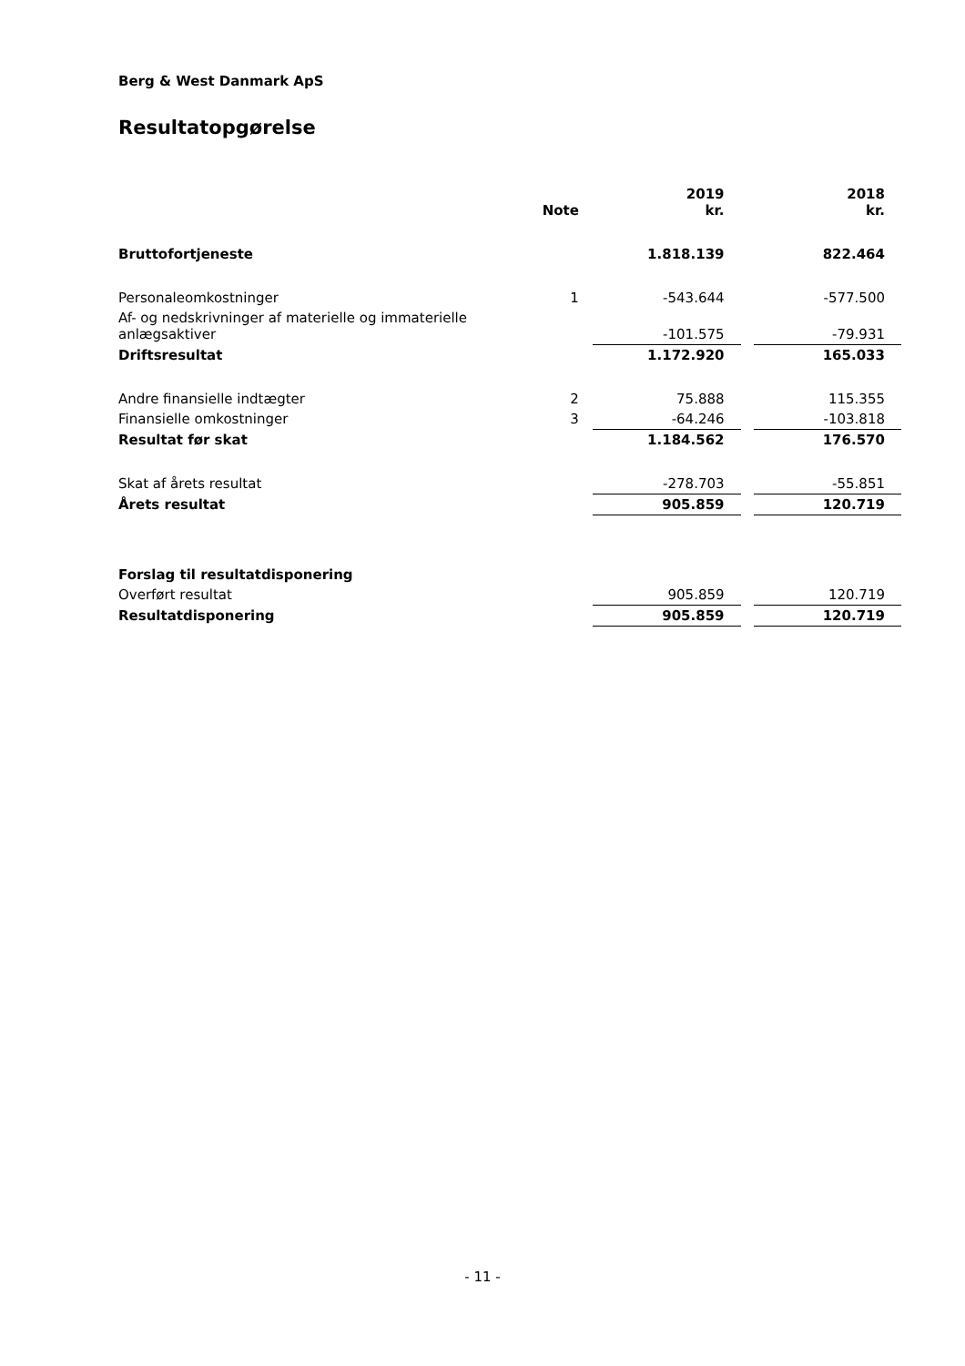Berg & West Danmark ApS
Resultatopgørelse
| | Note | | 2019 kr. | | 2018 kr. |
| Bruttofortjeneste | | | 1.818.139 | | 822.464 |
| Personaleomkostninger | 1 | | -543.644 | | -577.500 |
| Af- og nedskrivninger af materielle og immaterielle anlægsaktiver | | | -101.575 | | -79.931 |
| Driftsresultat | | | 1.172.920 | | 165.033 |
| Andre finansielle indtægter | 2 | | 75.888 | | 115.355 |
| Finansielle omkostninger | 3 | | -64.246 | | -103.818 |
| Resultat før skat | | | 1.184.562 | | 176.570 |
| Skat af årets resultat | | | -278.703 | | -55.851 |
| Årets resultat | | | 905.859 | | 120.719 |
| Forslag til resultatdisponering | | | | | |
| Overført resultat | | | 905.859 | | 120.719 |
| Resultatdisponering | | | 905.859 | | 120.719 |
- 11 -